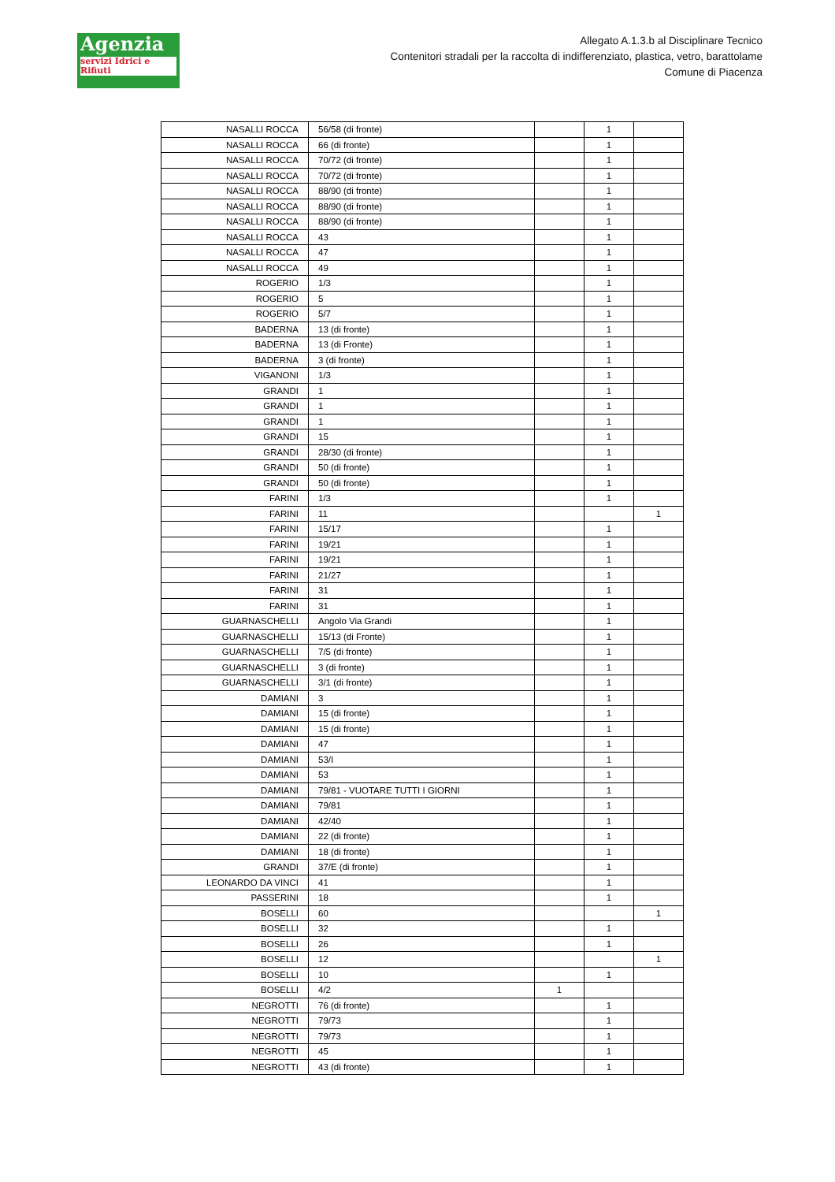Agenzia
servizi Idrici e Rifiuti
Allegato A.1.3.b al Disciplinare Tecnico
Contenitori stradali per la raccolta di indifferenziato, plastica, vetro, barattolame
Comune di Piacenza
| NASALLI ROCCA | 56/58 (di fronte) | | 1 | |
| NASALLI ROCCA | 66 (di fronte) | | 1 | |
| NASALLI ROCCA | 70/72 (di fronte) | | 1 | |
| NASALLI ROCCA | 70/72 (di fronte) | | 1 | |
| NASALLI ROCCA | 88/90 (di fronte) | | 1 | |
| NASALLI ROCCA | 88/90 (di fronte) | | 1 | |
| NASALLI ROCCA | 88/90 (di fronte) | | 1 | |
| NASALLI ROCCA | 43 | | 1 | |
| NASALLI ROCCA | 47 | | 1 | |
| NASALLI ROCCA | 49 | | 1 | |
| ROGERIO | 1/3 | | 1 | |
| ROGERIO | 5 | | 1 | |
| ROGERIO | 5/7 | | 1 | |
| BADERNA | 13 (di fronte) | | 1 | |
| BADERNA | 13 (di Fronte) | | 1 | |
| BADERNA | 3 (di fronte) | | 1 | |
| VIGANONI | 1/3 | | 1 | |
| GRANDI | 1 | | 1 | |
| GRANDI | 1 | | 1 | |
| GRANDI | 1 | | 1 | |
| GRANDI | 15 | | 1 | |
| GRANDI | 28/30 (di fronte) | | 1 | |
| GRANDI | 50 (di fronte) | | 1 | |
| GRANDI | 50 (di fronte) | | 1 | |
| FARINI | 1/3 | | 1 | |
| FARINI | 11 | | | 1 |
| FARINI | 15/17 | | 1 | |
| FARINI | 19/21 | | 1 | |
| FARINI | 19/21 | | 1 | |
| FARINI | 21/27 | | 1 | |
| FARINI | 31 | | 1 | |
| FARINI | 31 | | 1 | |
| GUARNASCHELLI | Angolo Via Grandi | | 1 | |
| GUARNASCHELLI | 15/13 (di Fronte) | | 1 | |
| GUARNASCHELLI | 7/5 (di fronte) | | 1 | |
| GUARNASCHELLI | 3 (di fronte) | | 1 | |
| GUARNASCHELLI | 3/1 (di fronte) | | 1 | |
| DAMIANI | 3 | | 1 | |
| DAMIANI | 15 (di fronte) | | 1 | |
| DAMIANI | 15 (di fronte) | | 1 | |
| DAMIANI | 47 | | 1 | |
| DAMIANI | 53/I | | 1 | |
| DAMIANI | 53 | | 1 | |
| DAMIANI | 79/81 - VUOTARE TUTTI I GIORNI | | 1 | |
| DAMIANI | 79/81 | | 1 | |
| DAMIANI | 42/40 | | 1 | |
| DAMIANI | 22 (di fronte) | | 1 | |
| DAMIANI | 18 (di fronte) | | 1 | |
| GRANDI | 37/E (di fronte) | | 1 | |
| LEONARDO DA VINCI | 41 | | 1 | |
| PASSERINI | 18 | | 1 | |
| BOSELLI | 60 | | | 1 |
| BOSELLI | 32 | | 1 | |
| BOSELLI | 26 | | 1 | |
| BOSELLI | 12 | | | 1 |
| BOSELLI | 10 | | 1 | |
| BOSELLI | 4/2 | 1 | | |
| NEGROTTI | 76 (di fronte) | | 1 | |
| NEGROTTI | 79/73 | | 1 | |
| NEGROTTI | 79/73 | | 1 | |
| NEGROTTI | 45 | | 1 | |
| NEGROTTI | 43 (di fronte) | | 1 | |